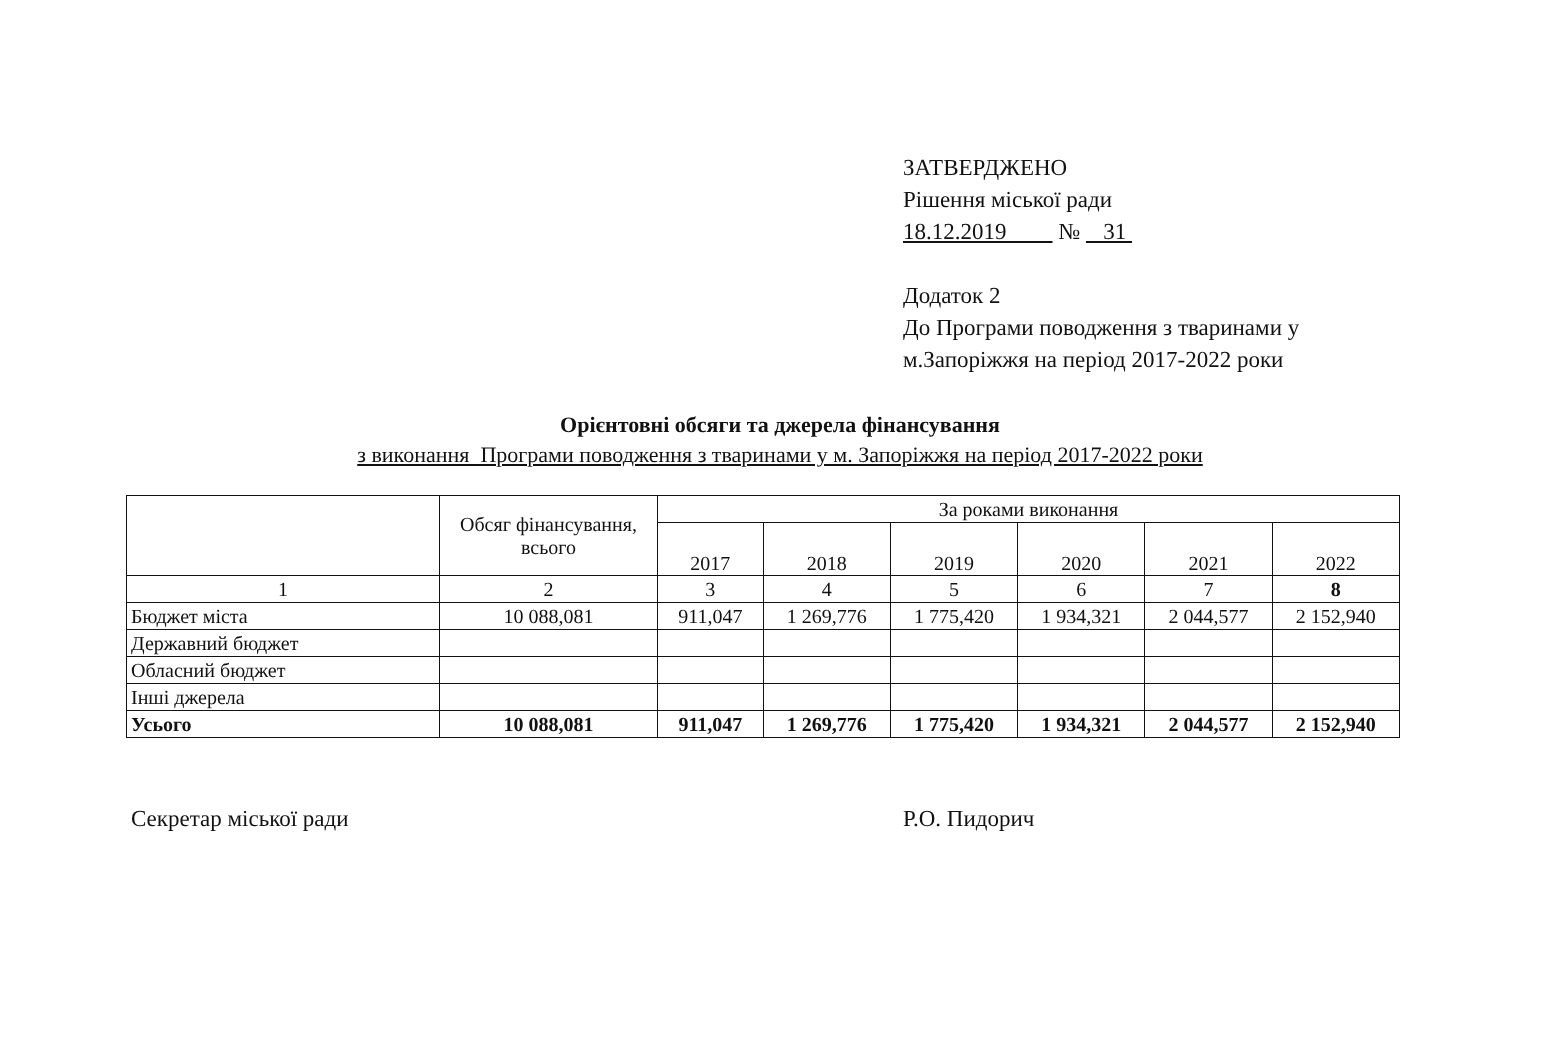ЗАТВЕРДЖЕНО
Рішення міської ради
18.12.2019 № 31
Додаток 2
До Програми поводження з тваринами у
м.Запоріжжя на період 2017-2022 роки
Орієнтовні обсяги та джерела фінансування
з виконання Програми поводження з тваринами у м. Запоріжжя на період 2017-2022 роки
| | Обсяг фінансування, всього | За роками виконання | | | | | |
| --- | --- | --- | --- | --- | --- | --- | --- |
| | | 2017 | 2018 | 2019 | 2020 | 2021 | 2022 |
| 1 | 2 | 3 | 4 | 5 | 6 | 7 | 8 |
| Бюджет міста | 10 088,081 | 911,047 | 1 269,776 | 1 775,420 | 1 934,321 | 2 044,577 | 2 152,940 |
| Державний бюджет | | | | | | | |
| Обласний бюджет | | | | | | | |
| Інші джерела | | | | | | | |
| Усього | 10 088,081 | 911,047 | 1 269,776 | 1 775,420 | 1 934,321 | 2 044,577 | 2 152,940 |
Секретар міської ради Р.О. Пидорич